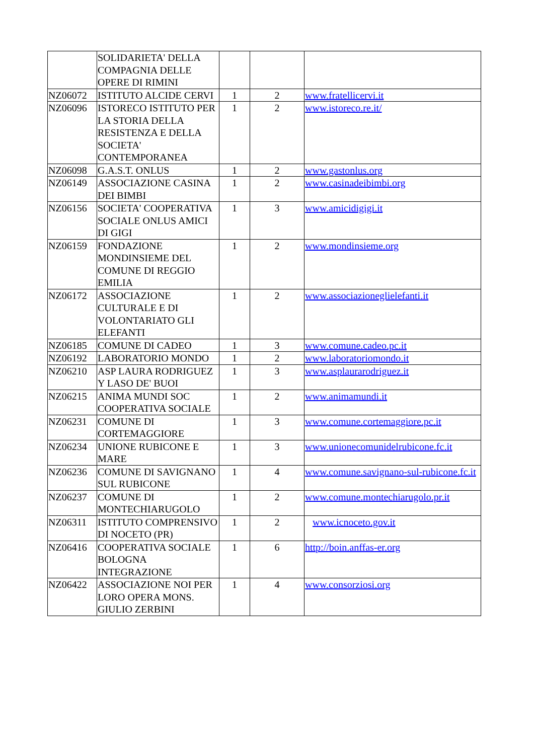| | SOLIDARIETA' DELLA COMPAGNIA DELLE OPERE DI RIMINI | | | |
| NZ06072 | ISTITUTO ALCIDE CERVI | 1 | 2 | www.fratellicervi.it |
| NZ06096 | ISTORECO ISTITUTO PER LA STORIA DELLA RESISTENZA E DELLA SOCIETA' CONTEMPORANEA | 1 | 2 | www.istoreco.re.it/ |
| NZ06098 | G.A.S.T. ONLUS | 1 | 2 | www.gastonlus.org |
| NZ06149 | ASSOCIAZIONE CASINA DEI BIMBI | 1 | 2 | www.casinadeibimbi.org |
| NZ06156 | SOCIETA' COOPERATIVA SOCIALE ONLUS AMICI DI GIGI | 1 | 3 | www.amicidigigi.it |
| NZ06159 | FONDAZIONE MONDINSIEME DEL COMUNE DI REGGIO EMILIA | 1 | 2 | www.mondinsieme.org |
| NZ06172 | ASSOCIAZIONE CULTURALE E DI VOLONTARIATO GLI ELEFANTI | 1 | 2 | www.associazioneglielefanti.it |
| NZ06185 | COMUNE DI CADEO | 1 | 3 | www.comune.cadeo.pc.it |
| NZ06192 | LABORATORIO MONDO | 1 | 2 | www.laboratoriomondo.it |
| NZ06210 | ASP LAURA RODRIGUEZ Y LASO DE' BUOI | 1 | 3 | www.asplaurarodriguez.it |
| NZ06215 | ANIMA MUNDI SOC COOPERATIVA SOCIALE | 1 | 2 | www.animamundi.it |
| NZ06231 | COMUNE DI CORTEMAGGIORE | 1 | 3 | www.comune.cortemaggiore.pc.it |
| NZ06234 | UNIONE RUBICONE E MARE | 1 | 3 | www.unionecomunidelrubicone.fc.it |
| NZ06236 | COMUNE DI SAVIGNANO SUL RUBICONE | 1 | 4 | www.comune.savignano-sul-rubicone.fc.it |
| NZ06237 | COMUNE DI MONTECHIARUGOLO | 1 | 2 | www.comune.montechiarugolo.pr.it |
| NZ06311 | ISTITUTO COMPRENSIVO DI NOCETO (PR) | 1 | 2 | www.icnoceto.gov.it |
| NZ06416 | COOPERATIVA SOCIALE BOLOGNA INTEGRAZIONE | 1 | 6 | http://boin.anffas-er.org |
| NZ06422 | ASSOCIAZIONE NOI PER LORO OPERA MONS. GIULIO ZERBINI | 1 | 4 | www.consorziosi.org |